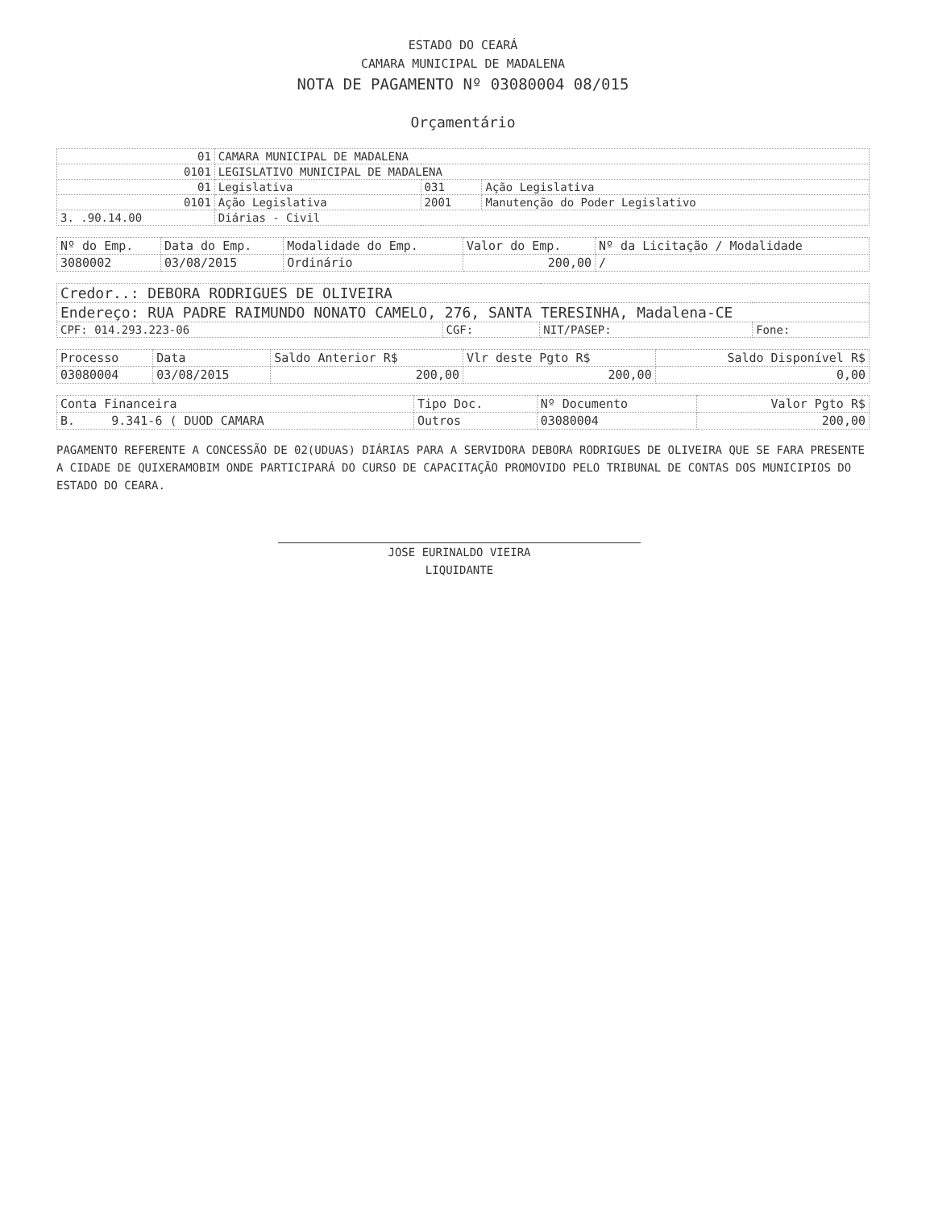ESTADO DO CEARÁ
CAMARA MUNICIPAL DE MADALENA
NOTA DE PAGAMENTO Nº 03080004 08/015
Orçamentário
| 01 | CAMARA MUNICIPAL DE MADALENA | | |
| 0101 | LEGISLATIVO MUNICIPAL DE MADALENA | | |
| 01 | Legislativa | 031 | Ação Legislativa |
| 0101 | Ação Legislativa | 2001 | Manutenção do Poder Legislativo |
| 3. .90.14.00 | Diárias - Civil | | |
| Nº do Emp. | Data do Emp. | Modalidade do Emp. | Valor do Emp. | Nº da Licitação / Modalidade |
| --- | --- | --- | --- | --- |
| 3080002 | 03/08/2015 | Ordinário | 200,00 | / |
| Credor..: DEBORA RODRIGUES DE OLIVEIRA | | | |
| Endereço: RUA PADRE RAIMUNDO NONATO CAMELO, 276, SANTA TERESINHA, Madalena-CE | | | |
| CPF: 014.293.223-06 | CGF: | NIT/PASEP: | Fone: |
| Processo | Data | Saldo Anterior R$ | Vlr deste Pgto R$ | Saldo Disponível R$ |
| --- | --- | --- | --- | --- |
| 03080004 | 03/08/2015 | 200,00 | 200,00 | 0,00 |
| Conta Financeira | Tipo Doc. | Nº Documento | Valor Pgto R$ |
| --- | --- | --- | --- |
| B. 9.341-6 ( DUOD CAMARA | Outros | 03080004 | 200,00 |
PAGAMENTO REFERENTE A CONCESSÃO DE 02(UDUAS) DIÁRIAS PARA A SERVIDORA DEBORA RODRIGUES DE OLIVEIRA QUE SE FARA PRESENTE A CIDADE DE QUIXERAMOBIM ONDE PARTICIPARÁ DO CURSO DE CAPACITAÇÃO PROMOVIDO PELO TRIBUNAL DE CONTAS DOS MUNICIPIOS DO ESTADO DO CEARA.
JOSE EURINALDO VIEIRA
LIQUIDANTE